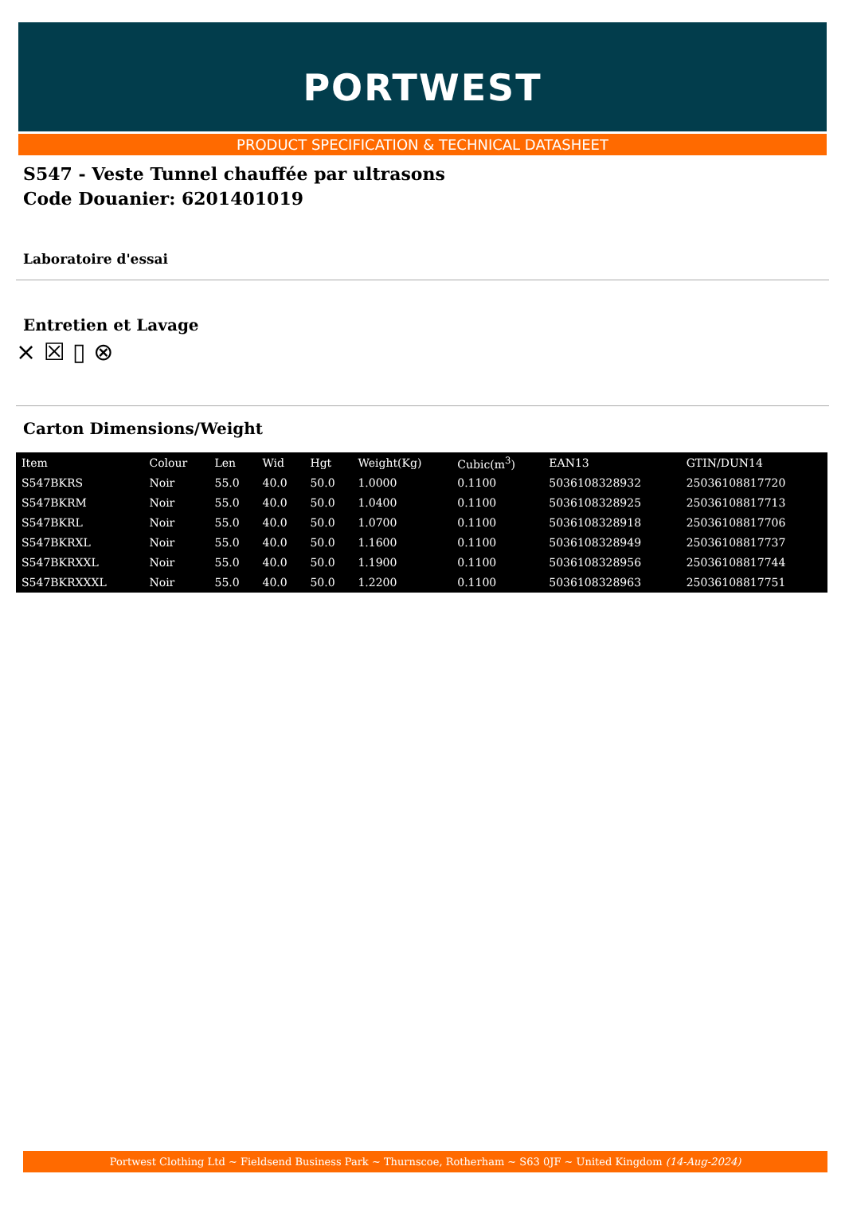PORTWEST
PRODUCT SPECIFICATION & TECHNICAL DATASHEET
S547 - Veste Tunnel chauffée par ultrasons
Code Douanier: 6201401019
Laboratoire d'essai
Entretien et Lavage
⨯ ☒ ▯ ⊗
Carton Dimensions/Weight
| Item | Colour | Len | Wid | Hgt | Weight(Kg) | Cubic(m<sup>3</sup>) | EAN13 | GTIN/DUN14 |
| --- | --- | --- | --- | --- | --- | --- | --- | --- |
| S547BKRS | Noir | 55.0 | 40.0 | 50.0 | 1.0000 | 0.1100 | 5036108328932 | 25036108817720 |
| S547BKRM | Noir | 55.0 | 40.0 | 50.0 | 1.0400 | 0.1100 | 5036108328925 | 25036108817713 |
| S547BKRL | Noir | 55.0 | 40.0 | 50.0 | 1.0700 | 0.1100 | 5036108328918 | 25036108817706 |
| S547BKRXL | Noir | 55.0 | 40.0 | 50.0 | 1.1600 | 0.1100 | 5036108328949 | 25036108817737 |
| S547BKRXXL | Noir | 55.0 | 40.0 | 50.0 | 1.1900 | 0.1100 | 5036108328956 | 25036108817744 |
| S547BKRXXXL | Noir | 55.0 | 40.0 | 50.0 | 1.2200 | 0.1100 | 5036108328963 | 25036108817751 |
Portwest Clothing Ltd ~ Fieldsend Business Park ~ Thurnscoe, Rotherham ~ S63 0JF ~ United Kingdom (14-Aug-2024)